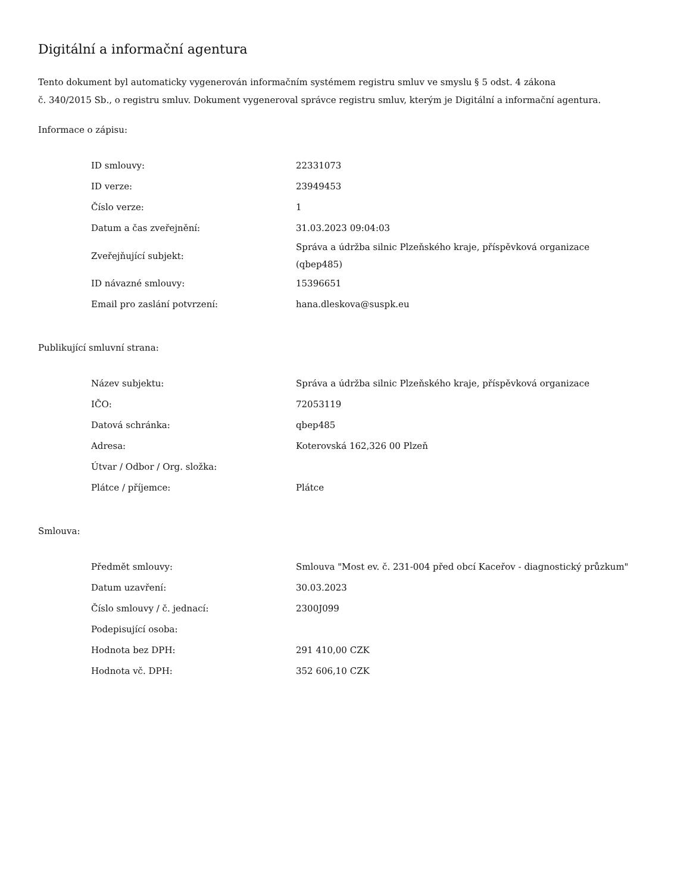Digitální a informační agentura
Tento dokument byl automaticky vygenerován informačním systémem registru smluv ve smyslu § 5 odst. 4 zákona
č. 340/2015 Sb., o registru smluv. Dokument vygeneroval správce registru smluv, kterým je Digitální a informační agentura.
Informace o zápisu:
| ID smlouvy: | 22331073 |
| ID verze: | 23949453 |
| Číslo verze: | 1 |
| Datum a čas zveřejnění: | 31.03.2023 09:04:03 |
| Zveřejňující subjekt: | Správa a údržba silnic Plzeňského kraje, příspěvková organizace (qbep485) |
| ID návazné smlouvy: | 15396651 |
| Email pro zaslání potvrzení: | hana.dleskova@suspk.eu |
Publikující smluvní strana:
| Název subjektu: | Správa a údržba silnic Plzeňského kraje, příspěvková organizace |
| IČO: | 72053119 |
| Datová schránka: | qbep485 |
| Adresa: | Koterovská 162,326 00 Plzeň |
| Útvar / Odbor / Org. složka: | |
| Plátce / příjemce: | Plátce |
Smlouva:
| Předmět smlouvy: | Smlouva "Most ev. č. 231-004 před obcí Kaceřov - diagnostický průzkum" |
| Datum uzavření: | 30.03.2023 |
| Číslo smlouvy / č. jednací: | 2300J099 |
| Podepisující osoba: | |
| Hodnota bez DPH: | 291 410,00 CZK |
| Hodnota vč. DPH: | 352 606,10 CZK |